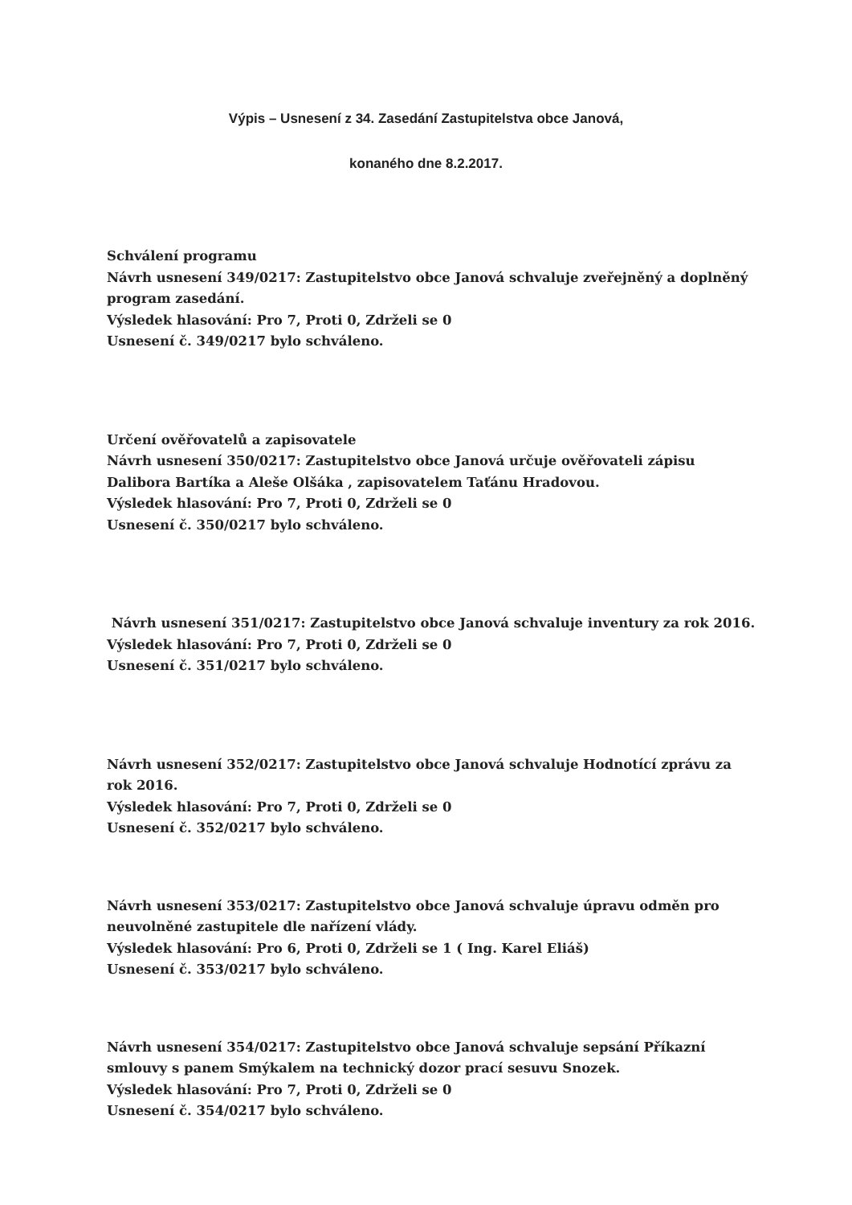Výpis – Usnesení z 34. Zasedání Zastupitelstva obce Janová,
konaného dne 8.2.2017.
Schválení programu
Návrh usnesení 349/0217: Zastupitelstvo obce Janová schvaluje zveřejněný a doplněný program zasedání.
Výsledek hlasování: Pro 7, Proti 0, Zdrželi se 0
Usnesení č. 349/0217 bylo schváleno.
Určení ověřovatelů a zapisovatele
Návrh usnesení 350/0217: Zastupitelstvo obce Janová určuje ověřovateli zápisu Dalibora Bartíka a Aleše Olšáka , zapisovatelem Taťánu Hradovou.
Výsledek hlasování: Pro 7, Proti 0, Zdrželi se 0
Usnesení č. 350/0217 bylo schváleno.
Návrh usnesení 351/0217: Zastupitelstvo obce Janová schvaluje inventury za rok 2016.
Výsledek hlasování: Pro 7, Proti 0, Zdrželi se 0
Usnesení č. 351/0217 bylo schváleno.
Návrh usnesení 352/0217: Zastupitelstvo obce Janová schvaluje Hodnotící zprávu za rok 2016.
Výsledek hlasování: Pro 7, Proti 0, Zdrželi se 0
Usnesení č. 352/0217 bylo schváleno.
Návrh usnesení 353/0217: Zastupitelstvo obce Janová schvaluje úpravu odměn pro neuvolněné zastupitele dle nařízení vlády.
Výsledek hlasování: Pro 6, Proti 0, Zdrželi se 1 ( Ing. Karel Eliáš)
Usnesení č. 353/0217 bylo schváleno.
Návrh usnesení 354/0217: Zastupitelstvo obce Janová schvaluje sepsání Příkazní smlouvy s panem Smýkalem na technický dozor prací sesuvu Snozek.
Výsledek hlasování: Pro 7, Proti 0, Zdrželi se 0
Usnesení č. 354/0217 bylo schváleno.